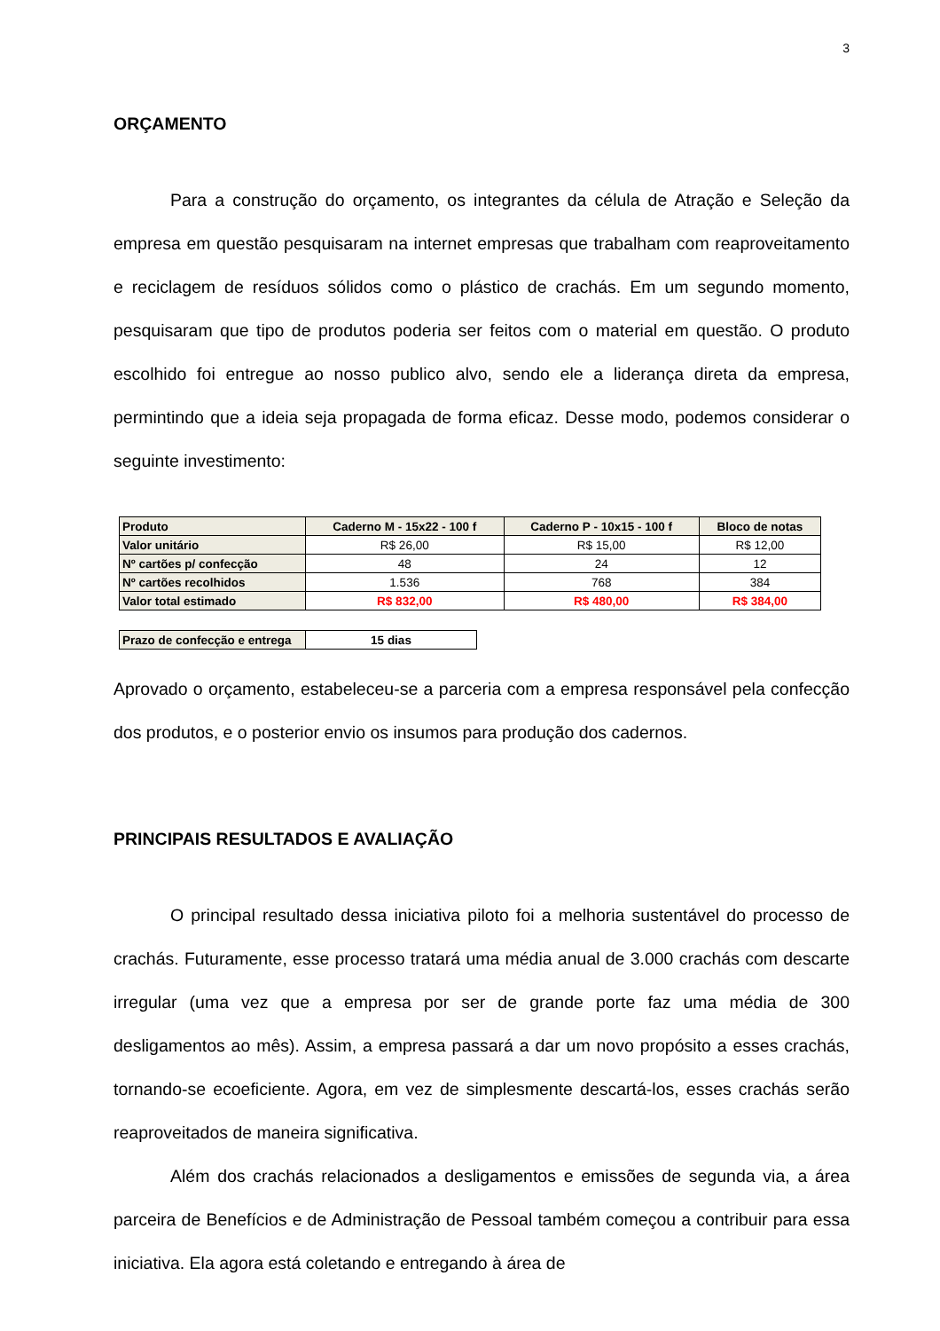3
ORÇAMENTO
Para a construção do orçamento, os integrantes da célula de Atração e Seleção da empresa em questão pesquisaram na internet empresas que trabalham com reaproveitamento e reciclagem de resíduos sólidos como o plástico de crachás. Em um segundo momento, pesquisaram que tipo de produtos poderia ser feitos com o material em questão. O produto escolhido foi entregue ao nosso publico alvo, sendo ele a liderança direta da empresa, permintindo que a ideia seja propagada de forma eficaz. Desse modo, podemos considerar o seguinte investimento:
| Produto | Caderno M - 15x22 - 100 f | Caderno P - 10x15 - 100 f | Bloco de notas |
| --- | --- | --- | --- |
| Valor unitário | R$ 26,00 | R$ 15,00 | R$ 12,00 |
| Nº cartões p/ confecção | 48 | 24 | 12 |
| Nº cartões recolhidos | 1.536 | 768 | 384 |
| Valor total estimado | R$ 832,00 | R$ 480,00 | R$ 384,00 |
| Prazo de confecção e entrega | 15 dias |
Aprovado o orçamento, estabeleceu-se a parceria com a empresa responsável pela confecção dos produtos, e o posterior envio os insumos para produção dos cadernos.
PRINCIPAIS RESULTADOS E AVALIAÇÃO
O principal resultado dessa iniciativa piloto foi a melhoria sustentável do processo de crachás. Futuramente, esse processo tratará uma média anual de 3.000 crachás com descarte irregular (uma vez que a empresa por ser de grande porte faz uma média de 300 desligamentos ao mês). Assim, a empresa passará a dar um novo propósito a esses crachás, tornando-se ecoeficiente. Agora, em vez de simplesmente descartá-los, esses crachás serão reaproveitados de maneira significativa.
Além dos crachás relacionados a desligamentos e emissões de segunda via, a área parceira de Benefícios e de Administração de Pessoal também começou a contribuir para essa iniciativa. Ela agora está coletando e entregando à área de